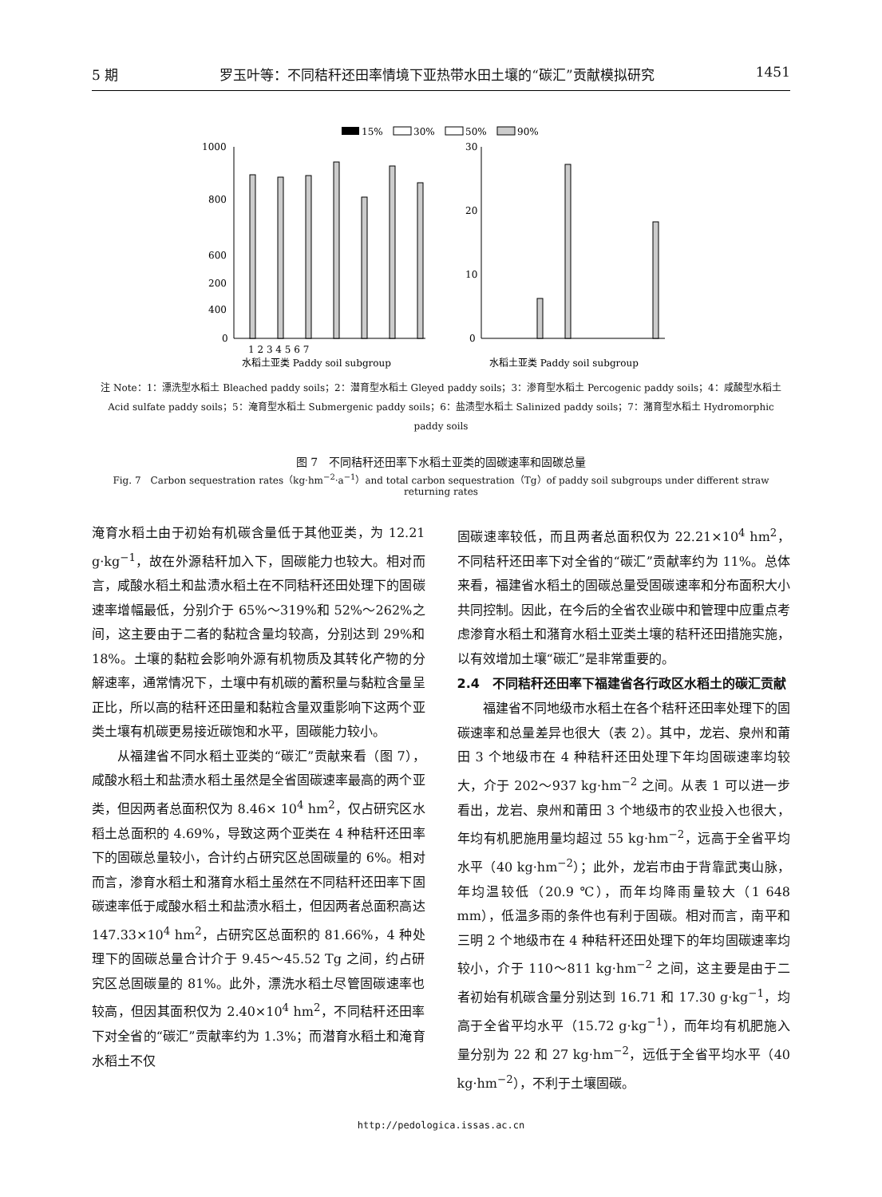5 期 罗玉叶等：不同秸秆还田率情境下亚热带水田土壤的“碳汇”贡献模拟研究 1451
15%
30%
50%
90%
1000
800
600
400
200
0
1 2 3 4 5 6 7
水稻土亚类 Paddy soil subgroup
30
20
10
0
水稻土亚类 Paddy soil subgroup
注 Note：1：漂洗型水稻土 Bleached paddy soils；2：潜育型水稻土 Gleyed paddy soils；3：渗育型水稻土 Percogenic paddy soils；4：咸酸型水稻土 Acid sulfate paddy soils；5：淹育型水稻土 Submergenic paddy soils；6：盐渍型水稻土 Salinized paddy soils；7：潴育型水稻土 Hydromorphic paddy soils
图 7　不同秸秆还田率下水稻土亚类的固碳速率和固碳总量
Fig. 7　Carbon sequestration rates（kg·hm<sup>−2</sup>·a<sup>−1</sup>）and total carbon sequestration（Tg）of paddy soil subgroups under different straw returning rates
淹育水稻土由于初始有机碳含量低于其他亚类，为 12.21 g·kg<sup>−1</sup>，故在外源秸秆加入下，固碳能力也较大。相对而言，咸酸水稻土和盐渍水稻土在不同秸秆还田处理下的固碳速率增幅最低，分别介于 65%～319%和 52%～262%之间，这主要由于二者的黏粒含量均较高，分别达到 29%和 18%。土壤的黏粒会影响外源有机物质及其转化产物的分解速率，通常情况下，土壤中有机碳的蓄积量与黏粒含量呈正比，所以高的秸秆还田量和黏粒含量双重影响下这两个亚类土壤有机碳更易接近碳饱和水平，固碳能力较小。
从福建省不同水稻土亚类的“碳汇”贡献来看（图 7），咸酸水稻土和盐渍水稻土虽然是全省固碳速率最高的两个亚类，但因两者总面积仅为 8.46× 10<sup>4</sup> hm<sup>2</sup>，仅占研究区水稻土总面积的 4.69%，导致这两个亚类在 4 种秸秆还田率下的固碳总量较小，合计约占研究区总固碳量的 6%。相对而言，渗育水稻土和潴育水稻土虽然在不同秸秆还田率下固碳速率低于咸酸水稻土和盐渍水稻土，但因两者总面积高达 147.33×10<sup>4</sup> hm<sup>2</sup>，占研究区总面积的 81.66%，4 种处理下的固碳总量合计介于 9.45～45.52 Tg 之间，约占研究区总固碳量的 81%。此外，漂洗水稻土尽管固碳速率也较高，但因其面积仅为 2.40×10<sup>4</sup> hm<sup>2</sup>，不同秸秆还田率下对全省的“碳汇”贡献率约为 1.3%；而潜育水稻土和淹育水稻土不仅
固碳速率较低，而且两者总面积仅为 22.21×10<sup>4</sup> hm<sup>2</sup>，不同秸秆还田率下对全省的“碳汇”贡献率约为 11%。总体来看，福建省水稻土的固碳总量受固碳速率和分布面积大小共同控制。因此，在今后的全省农业碳中和管理中应重点考虑渗育水稻土和潴育水稻土亚类土壤的秸秆还田措施实施，以有效增加土壤“碳汇”是非常重要的。
2.4　不同秸秆还田率下福建省各行政区水稻土的碳汇贡献
福建省不同地级市水稻土在各个秸秆还田率处理下的固碳速率和总量差异也很大（表 2）。其中，龙岩、泉州和莆田 3 个地级市在 4 种秸秆还田处理下年均固碳速率均较大，介于 202～937 kg·hm<sup>−2</sup> 之间。从表 1 可以进一步看出，龙岩、泉州和莆田 3 个地级市的农业投入也很大，年均有机肥施用量均超过 55 kg·hm<sup>−2</sup>，远高于全省平均水平（40 kg·hm<sup>−2</sup>）；此外，龙岩市由于背靠武夷山脉，年均温较低（20.9 ℃），而年均降雨量较大（1 648 mm），低温多雨的条件也有利于固碳。相对而言，南平和三明 2 个地级市在 4 种秸秆还田处理下的年均固碳速率均较小，介于 110～811 kg·hm<sup>−2</sup> 之间，这主要是由于二者初始有机碳含量分别达到 16.71 和 17.30 g·kg<sup>−1</sup>，均高于全省平均水平（15.72 g·kg<sup>−1</sup>），而年均有机肥施入量分别为 22 和 27 kg·hm<sup>−2</sup>，远低于全省平均水平（40 kg·hm<sup>−2</sup>），不利于土壤固碳。
http://pedologica.issas.ac.cn